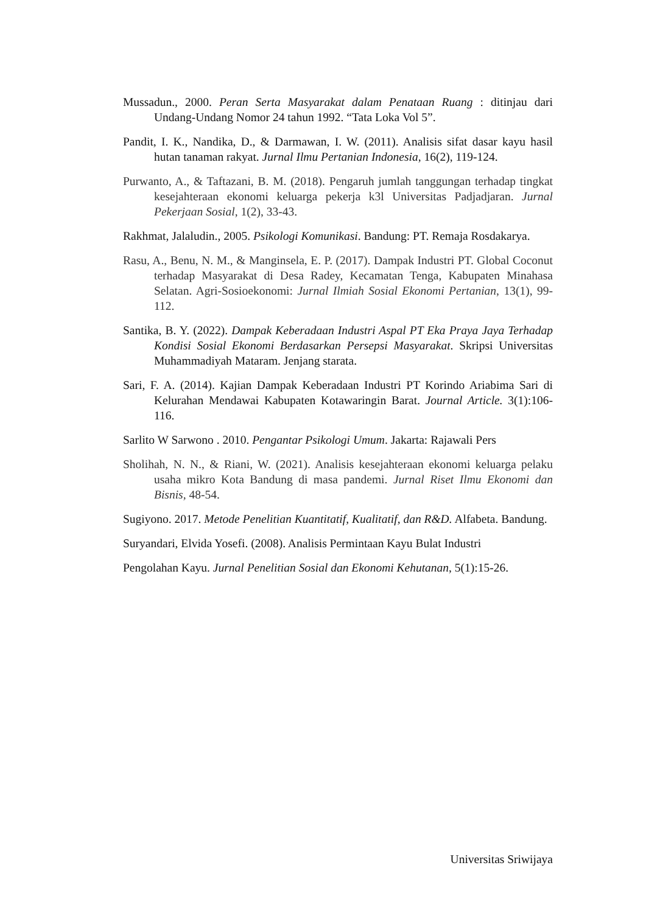Mussadun., 2000. Peran Serta Masyarakat dalam Penataan Ruang : ditinjau dari Undang-Undang Nomor 24 tahun 1992. “Tata Loka Vol 5”.
Pandit, I. K., Nandika, D., & Darmawan, I. W. (2011). Analisis sifat dasar kayu hasil hutan tanaman rakyat. Jurnal Ilmu Pertanian Indonesia, 16(2), 119-124.
Purwanto, A., & Taftazani, B. M. (2018). Pengaruh jumlah tanggungan terhadap tingkat kesejahteraan ekonomi keluarga pekerja k3l Universitas Padjadjaran. Jurnal Pekerjaan Sosial, 1(2), 33-43.
Rakhmat, Jalaludin., 2005. Psikologi Komunikasi. Bandung: PT. Remaja Rosdakarya.
Rasu, A., Benu, N. M., & Manginsela, E. P. (2017). Dampak Industri PT. Global Coconut terhadap Masyarakat di Desa Radey, Kecamatan Tenga, Kabupaten Minahasa Selatan. Agri-Sosioekonomi: Jurnal Ilmiah Sosial Ekonomi Pertanian, 13(1), 99-112.
Santika, B. Y. (2022). Dampak Keberadaan Industri Aspal PT Eka Praya Jaya Terhadap Kondisi Sosial Ekonomi Berdasarkan Persepsi Masyarakat. Skripsi Universitas Muhammadiyah Mataram. Jenjang starata.
Sari, F. A. (2014). Kajian Dampak Keberadaan Industri PT Korindo Ariabima Sari di Kelurahan Mendawai Kabupaten Kotawaringin Barat. Journal Article. 3(1):106-116.
Sarlito W Sarwono . 2010. Pengantar Psikologi Umum. Jakarta: Rajawali Pers
Sholihah, N. N., & Riani, W. (2021). Analisis kesejahteraan ekonomi keluarga pelaku usaha mikro Kota Bandung di masa pandemi. Jurnal Riset Ilmu Ekonomi dan Bisnis, 48-54.
Sugiyono. 2017. Metode Penelitian Kuantitatif, Kualitatif, dan R&D. Alfabeta. Bandung.
Suryandari, Elvida Yosefi. (2008). Analisis Permintaan Kayu Bulat Industri
Pengolahan Kayu. Jurnal Penelitian Sosial dan Ekonomi Kehutanan, 5(1):15-26.
Universitas Sriwijaya